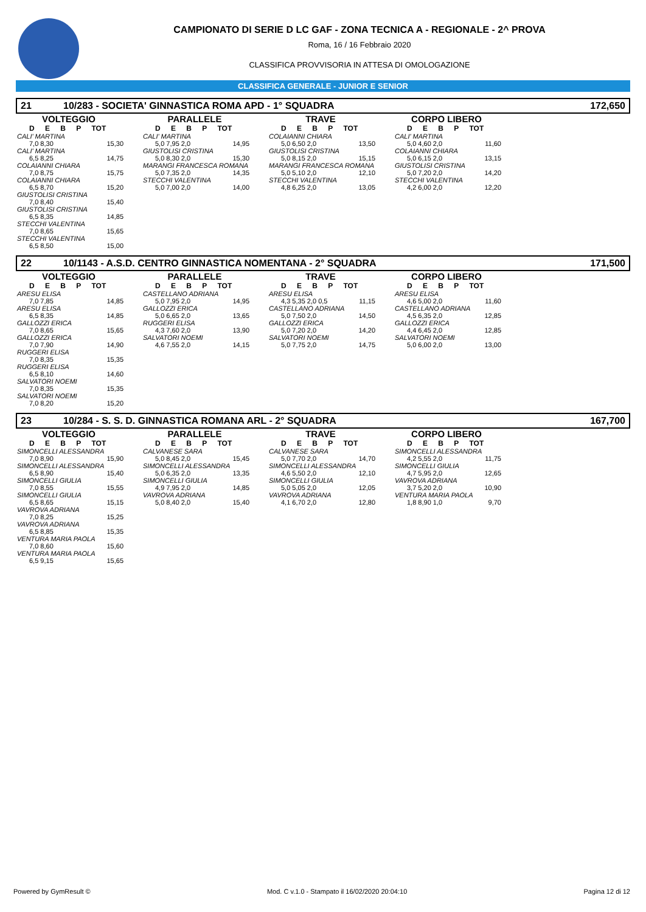CAMPIONATO DI SERIE D LC GAF - ZONA TECNICA A - REGIONALE - 2^ PROVA
Roma, 16 / 16 Febbraio 2020
CLASSIFICA PROVVISORIA IN ATTESA DI OMOLOGAZIONE
CLASSIFICA GENERALE - JUNIOR E SENIOR
21 10/283 - SOCIETA' GINNASTICA ROMA APD - 1° SQUADRA 172,650
VOLTEGGIO
D E B P TOT
CALI' MARTINA
7,0 8,30 15,30
CALI' MARTINA
6,5 8,25 14,75
COLAIANNI CHIARA
7,0 8,75 15,75
COLAIANNI CHIARA
6,5 8,70 15,20
GIUSTOLISI CRISTINA
7,0 8,40 15,40
GIUSTOLISI CRISTINA
6,5 8,35 14,85
STECCHI VALENTINA
7,0 8,65 15,65
STECCHI VALENTINA
6,5 8,50 15,00
PARALLELE
D E B P TOT
CALI' MARTINA
5,0 7,95 2,0 14,95
GIUSTOLISI CRISTINA
5,0 8,30 2,0 15,30
MARANGI FRANCESCA ROMANA
5,0 7,35 2,0 14,35
STECCHI VALENTINA
5,0 7,00 2,0 14,00
TRAVE
D E B P TOT
COLAIANNI CHIARA
5,0 6,50 2,0 13,50
GIUSTOLISI CRISTINA
5,0 8,15 2,0 15,15
MARANGI FRANCESCA ROMANA
5,0 5,10 2,0 12,10
STECCHI VALENTINA
4,8 6,25 2,0 13,05
CORPO LIBERO
D E B P TOT
CALI' MARTINA
5,0 4,60 2,0 11,60
COLAIANNI CHIARA
5,0 6,15 2,0 13,15
GIUSTOLISI CRISTINA
5,0 7,20 2,0 14,20
STECCHI VALENTINA
4,2 6,00 2,0 12,20
22 10/1143 - A.S.D. CENTRO GINNASTICA NOMENTANA - 2° SQUADRA 171,500
VOLTEGGIO
D E B P TOT
ARESU ELISA
7,0 7,85 14,85
ARESU ELISA
6,5 8,35 14,85
GALLOZZI ERICA
7,0 8,65 15,65
GALLOZZI ERICA
7,0 7,90 14,90
RUGGERI ELISA
7,0 8,35 15,35
RUGGERI ELISA
6,5 8,10 14,60
SALVATORI NOEMI
7,0 8,35 15,35
SALVATORI NOEMI
7,0 8,20 15,20
PARALLELE
D E B P TOT
CASTELLANO ADRIANA
5,0 7,95 2,0 14,95
GALLOZZI ERICA
5,0 6,65 2,0 13,65
RUGGERI ELISA
4,3 7,60 2,0 13,90
SALVATORI NOEMI
4,6 7,55 2,0 14,15
TRAVE
D E B P TOT
ARESU ELISA
4,3 5,35 2,0 0,5 11,15
CASTELLANO ADRIANA
5,0 7,50 2,0 14,50
GALLOZZI ERICA
5,0 7,20 2,0 14,20
SALVATORI NOEMI
5,0 7,75 2,0 14,75
CORPO LIBERO
D E B P TOT
ARESU ELISA
4,6 5,00 2,0 11,60
CASTELLANO ADRIANA
4,5 6,35 2,0 12,85
GALLOZZI ERICA
4,4 6,45 2,0 12,85
SALVATORI NOEMI
5,0 6,00 2,0 13,00
23 10/284 - S. S. D. GINNASTICA ROMANA ARL - 2° SQUADRA 167,700
VOLTEGGIO
D E B P TOT
SIMONCELLI ALESSANDRA
7,0 8,90 15,90
SIMONCELLI ALESSANDRA
6,5 8,90 15,40
SIMONCELLI GIULIA
7,0 8,55 15,55
SIMONCELLI GIULIA
6,5 8,65 15,15
VAVROVA ADRIANA
7,0 8,25 15,25
VAVROVA ADRIANA
6,5 8,85 15,35
VENTURA MARIA PAOLA
7,0 8,60 15,60
VENTURA MARIA PAOLA
6,5 9,15 15,65
PARALLELE
D E B P TOT
CALVANESE SARA
5,0 8,45 2,0 15,45
SIMONCELLI ALESSANDRA
5,0 6,35 2,0 13,35
SIMONCELLI GIULIA
4,9 7,95 2,0 14,85
VAVROVA ADRIANA
5,0 8,40 2,0 15,40
TRAVE
D E B P TOT
CALVANESE SARA
5,0 7,70 2,0 14,70
SIMONCELLI ALESSANDRA
4,6 5,50 2,0 12,10
SIMONCELLI GIULIA
5,0 5,05 2,0 12,05
VAVROVA ADRIANA
4,1 6,70 2,0 12,80
CORPO LIBERO
D E B P TOT
SIMONCELLI ALESSANDRA
4,2 5,55 2,0 11,75
SIMONCELLI GIULIA
4,7 5,95 2,0 12,65
VAVROVA ADRIANA
3,7 5,20 2,0 10,90
VENTURA MARIA PAOLA
1,8 8,90 1,0 9,70
Powered by GymResult © Mod. C v.1.0 - Stampato il 16/02/2020 20:04:10 Pagina 12 di 12